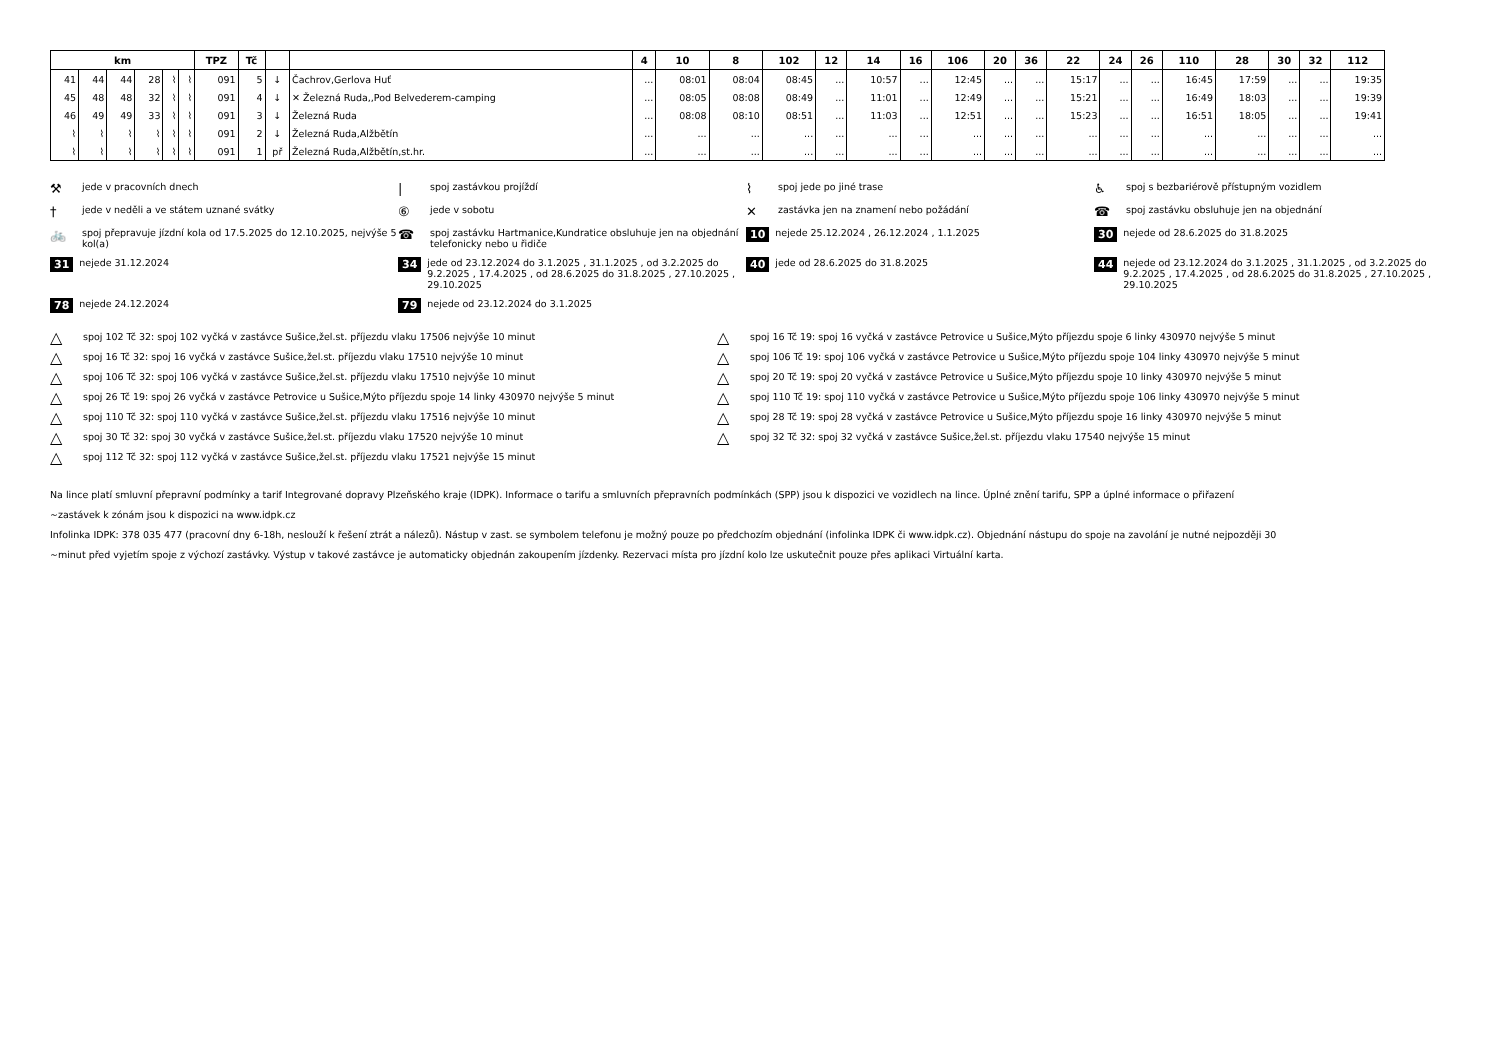| km | | | | | | TPZ | Tč | | | 4 | 10 | 8 | 102 | 12 | 14 | 16 | 106 | 20 | 36 | 22 | 24 | 26 | 110 | 28 | 30 | 32 | 112 |
| --- | --- | --- | --- | --- | --- | --- | --- | --- | --- | --- | --- | --- | --- | --- | --- | --- | --- | --- | --- | --- | --- | --- | --- | --- | --- | --- | --- |
| 41 | 44 | 44 | 28 | ⌇ | ⌇ | 091 | 5 | ↓ | Čachrov,Gerlova Huť | ... | 08:01 | 08:04 | 08:45 | ... | 10:57 | ... | 12:45 | ... | ... | 15:17 | ... | ... | 16:45 | 17:59 | ... | ... | 19:35 |
| 45 | 48 | 48 | 32 | ⌇ | ⌇ | 091 | 4 | ↓ | ✕ Železná Ruda,,Pod Belvederem-camping | ... | 08:05 | 08:08 | 08:49 | ... | 11:01 | ... | 12:49 | ... | ... | 15:21 | ... | ... | 16:49 | 18:03 | ... | ... | 19:39 |
| 46 | 49 | 49 | 33 | ⌇ | ⌇ | 091 | 3 | ↓ | Železná Ruda | ... | 08:08 | 08:10 | 08:51 | ... | 11:03 | ... | 12:51 | ... | ... | 15:23 | ... | ... | 16:51 | 18:05 | ... | ... | 19:41 |
| ⌇ | ⌇ | ⌇ | ⌇ | ⌇ | ⌇ | 091 | 2 | ↓ | Železná Ruda,Alžbětín | ... | ... | ... | ... | ... | ... | ... | ... | ... | ... | ... | ... | ... | ... | ... | ... | ... | ... |
| ⌇ | ⌇ | ⌇ | ⌇ | ⌇ | ⌇ | 091 | 1 | př | Železná Ruda,Alžbětín,st.hr. | ... | ... | ... | ... | ... | ... | ... | ... | ... | ... | ... | ... | ... | ... | ... | ... | ... | ... |
⚒ jede v pracovních dnech
| spoj zastávkou projíždí
⌇ spoj jede po jiné trase
♿ spoj s bezbariérově přístupným vozidlem
† jede v neděli a ve státem uznané svátky
⑥ jede v sobotu
✕ zastávka jen na znamení nebo požádání
☎ spoj zastávku obsluhuje jen na objednání
🚲 spoj přepravuje jízdní kola od 17.5.2025 do 12.10.2025, nejvýše 5 kol(a)
☎ spoj zastávku Hartmanice,Kundratice obsluhuje jen na objednání telefonicky nebo u řidiče
10 nejede 25.12.2024 , 26.12.2024 , 1.1.2025
30 nejede od 28.6.2025 do 31.8.2025
31 nejede 31.12.2024
34 jede od 23.12.2024 do 3.1.2025 , 31.1.2025 , od 3.2.2025 do 9.2.2025 , 17.4.2025 , od 28.6.2025 do 31.8.2025 , 27.10.2025 , 29.10.2025
40 jede od 28.6.2025 do 31.8.2025
44 nejede od 23.12.2024 do 3.1.2025 , 31.1.2025 , od 3.2.2025 do 9.2.2025 , 17.4.2025 , od 28.6.2025 do 31.8.2025 , 27.10.2025 , 29.10.2025
78 nejede 24.12.2024
79 nejede od 23.12.2024 do 3.1.2025
△ spoj 102 Tč 32: spoj 102 vyčká v zastávce Sušice,žel.st. příjezdu vlaku 17506 nejvýše 10 minut
△ spoj 16 Tč 19: spoj 16 vyčká v zastávce Petrovice u Sušice,Mýto příjezdu spoje 6 linky 430970 nejvýše 5 minut
△ spoj 16 Tč 32: spoj 16 vyčká v zastávce Sušice,žel.st. příjezdu vlaku 17510 nejvýše 10 minut
△ spoj 106 Tč 19: spoj 106 vyčká v zastávce Petrovice u Sušice,Mýto příjezdu spoje 104 linky 430970 nejvýše 5 minut
△ spoj 106 Tč 32: spoj 106 vyčká v zastávce Sušice,žel.st. příjezdu vlaku 17510 nejvýše 10 minut
△ spoj 20 Tč 19: spoj 20 vyčká v zastávce Petrovice u Sušice,Mýto příjezdu spoje 10 linky 430970 nejvýše 5 minut
△ spoj 26 Tč 19: spoj 26 vyčká v zastávce Petrovice u Sušice,Mýto příjezdu spoje 14 linky 430970 nejvýše 5 minut
△ spoj 110 Tč 19: spoj 110 vyčká v zastávce Petrovice u Sušice,Mýto příjezdu spoje 106 linky 430970 nejvýše 5 minut
△ spoj 110 Tč 32: spoj 110 vyčká v zastávce Sušice,žel.st. příjezdu vlaku 17516 nejvýše 10 minut
△ spoj 28 Tč 19: spoj 28 vyčká v zastávce Petrovice u Sušice,Mýto příjezdu spoje 16 linky 430970 nejvýše 5 minut
△ spoj 30 Tč 32: spoj 30 vyčká v zastávce Sušice,žel.st. příjezdu vlaku 17520 nejvýše 10 minut
△ spoj 32 Tč 32: spoj 32 vyčká v zastávce Sušice,žel.st. příjezdu vlaku 17540 nejvýše 15 minut
△ spoj 112 Tč 32: spoj 112 vyčká v zastávce Sušice,žel.st. příjezdu vlaku 17521 nejvýše 15 minut
Na lince platí smluvní přepravní podmínky a tarif Integrované dopravy Plzeňského kraje (IDPK). Informace o tarifu a smluvních přepravních podmínkách (SPP) jsou k dispozici ve vozidlech na lince. Úplné znění tarifu, SPP a úplné informace o přiřazení
~zastávek k zónám jsou k dispozici na www.idpk.cz
Infolinka IDPK: 378 035 477 (pracovní dny 6-18h, neslouží k řešení ztrát a nálezů). Nástup v zast. se symbolem telefonu je možný pouze po předchozím objednání (infolinka IDPK či www.idpk.cz). Objednání nástupu do spoje na zavolání je nutné nejpozději 30
~minut před vyjetím spoje z výchozí zastávky. Výstup v takové zastávce je automaticky objednán zakoupením jízdenky. Rezervaci místa pro jízdní kolo lze uskutečnit pouze přes aplikaci Virtuální karta.